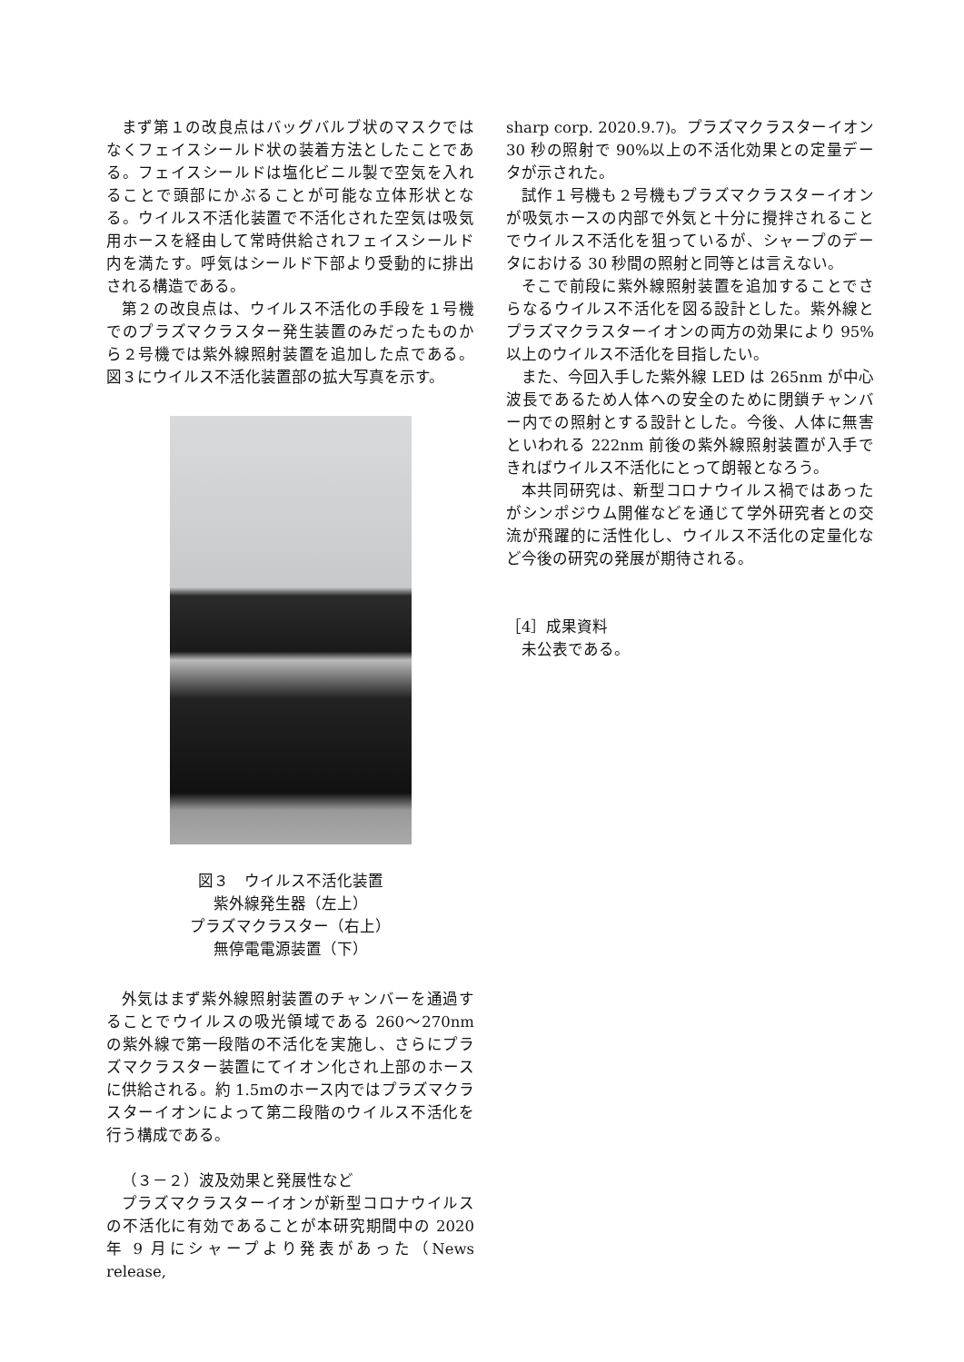まず第１の改良点はバッグバルブ状のマスクではなくフェイスシールド状の装着方法としたことである。フェイスシールドは塩化ビニル製で空気を入れることで頭部にかぶることが可能な立体形状となる。ウイルス不活化装置で不活化された空気は吸気用ホースを経由して常時供給されフェイスシールド内を満たす。呼気はシールド下部より受動的に排出される構造である。
第２の改良点は、ウイルス不活化の手段を１号機でのプラズマクラスター発生装置のみだったものから２号機では紫外線照射装置を追加した点である。図３にウイルス不活化装置部の拡大写真を示す。
図３　ウイルス不活化装置
紫外線発生器（左上）
プラズマクラスター（右上）
無停電電源装置（下）
外気はまず紫外線照射装置のチャンバーを通過することでウイルスの吸光領域である 260～270nm の紫外線で第一段階の不活化を実施し、さらにプラズマクラスター装置にてイオン化され上部のホースに供給される。約 1.5mのホース内ではプラズマクラスターイオンによって第二段階のウイルス不活化を行う構成である。
（３－２）波及効果と発展性など
プラズマクラスターイオンが新型コロナウイルスの不活化に有効であることが本研究期間中の 2020 年 9 月にシャープより発表があった（News release,
sharp corp. 2020.9.7)。プラズマクラスターイオン 30 秒の照射で 90%以上の不活化効果との定量データが示された。
試作１号機も２号機もプラズマクラスターイオンが吸気ホースの内部で外気と十分に攪拌されることでウイルス不活化を狙っているが、シャープのデータにおける 30 秒間の照射と同等とは言えない。
そこで前段に紫外線照射装置を追加することでさらなるウイルス不活化を図る設計とした。紫外線とプラズマクラスターイオンの両方の効果により 95%以上のウイルス不活化を目指したい。
また、今回入手した紫外線 LED は 265nm が中心波長であるため人体への安全のために閉鎖チャンバー内での照射とする設計とした。今後、人体に無害といわれる 222nm 前後の紫外線照射装置が入手できればウイルス不活化にとって朗報となろう。
本共同研究は、新型コロナウイルス禍ではあったがシンポジウム開催などを通じて学外研究者との交流が飛躍的に活性化し、ウイルス不活化の定量化など今後の研究の発展が期待される。
［4］成果資料
未公表である。